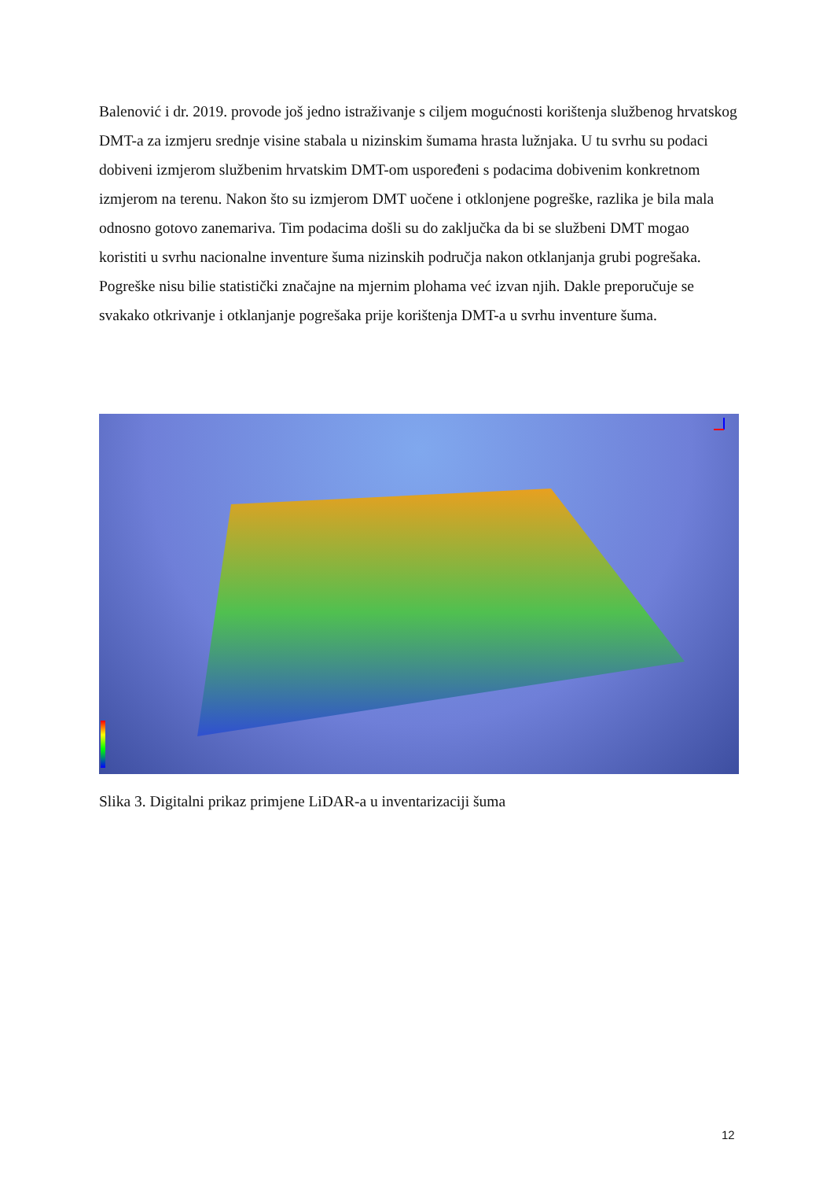Balenović i dr. 2019. provode još jedno istraživanje s ciljem mogućnosti korištenja službenog hrvatskog DMT-a za izmjeru srednje visine stabala u nizinskim šumama hrasta lužnjaka. U tu svrhu su podaci dobiveni izmjerom službenim hrvatskim DMT-om uspoređeni s podacima dobivenim konkretnom izmjerom na terenu. Nakon što su izmjerom DMT uočene i otklonjene pogreške, razlika je bila mala odnosno gotovo zanemariva. Tim podacima došli su do zaključka da bi se službeni DMT mogao koristiti u svrhu nacionalne inventure šuma nizinskih područja nakon otklanjanja grubi pogrešaka. Pogreške nisu bilie statistički značajne na mjernim plohama već izvan njih. Dakle preporučuje se svakako otkrivanje i otklanjanje pogrešaka prije korištenja DMT-a u svrhu inventure šuma.
Slika 3. Digitalni prikaz primjene LiDAR-a u inventarizaciji šuma
12